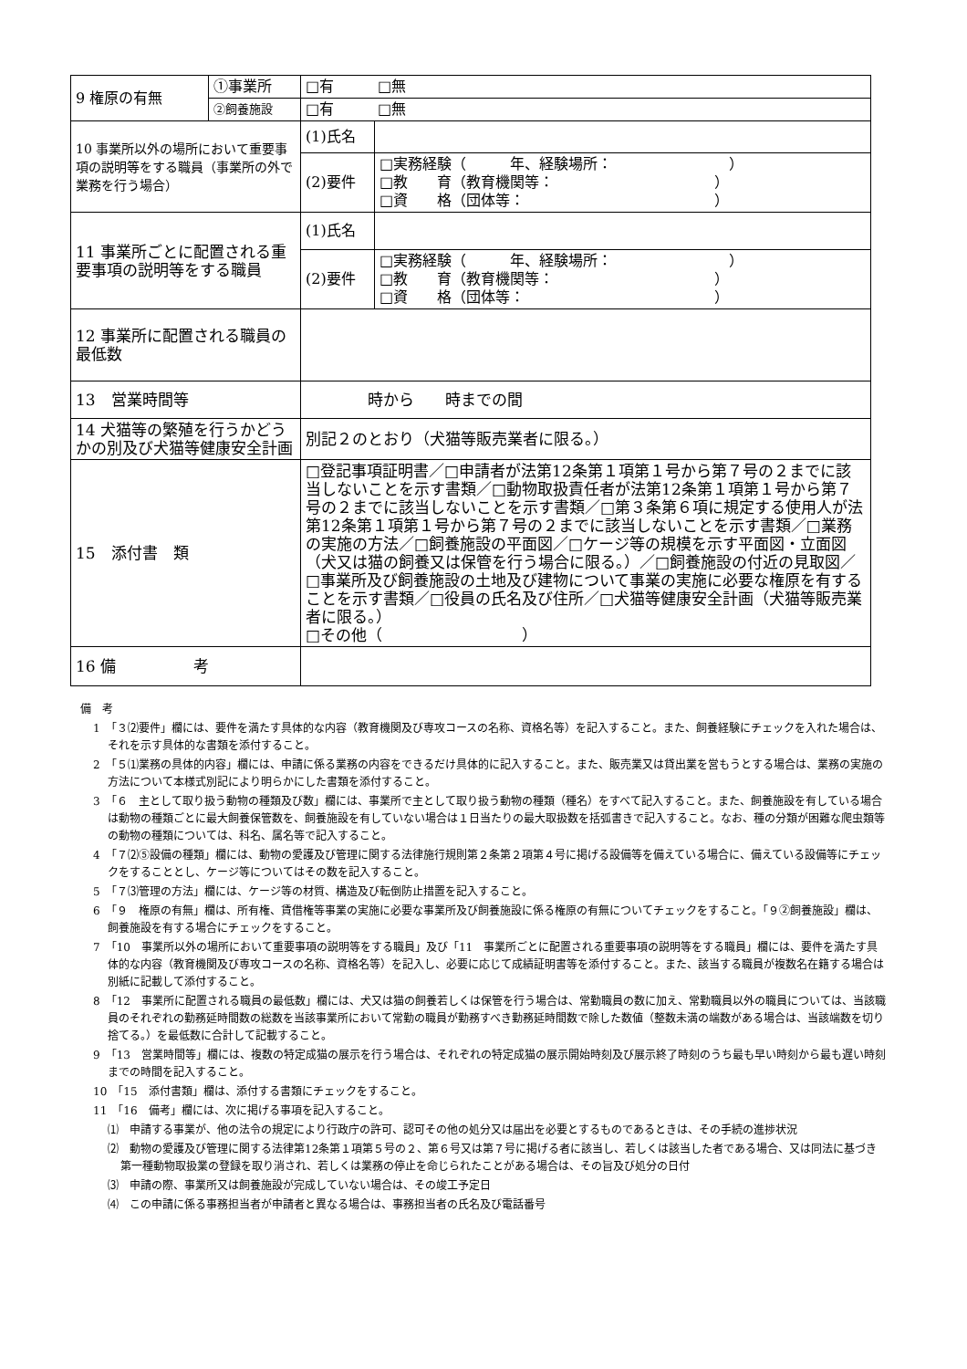| 9 権原の有無 | ①事業所 | □有 □無 | |
| | ②飼養施設 | □有 □無 | |
| 10 事業所以外の場所において重要事項の説明等をする職員（事業所の外で業務を行う場合） | | (1)氏名 | |
| | | (2)要件 | □実務経験（ 年、経験場所： ） □教 育（教育機関等： ） □資 格（団体等： ） |
| 11 事業所ごとに配置される重要事項の説明等をする職員 | | (1)氏名 | |
| | | (2)要件 | □実務経験（ 年、経験場所： ） □教 育（教育機関等： ） □資 格（団体等： ） |
| 12 事業所に配置される職員の最低数 | | | |
| 13 営業時間等 | | 時から 時までの間 | |
| 14 犬猫等の繁殖を行うかどうかの別及び犬猫等健康安全計画 | | 別記２のとおり（犬猫等販売業者に限る。） | |
| 15 添付書 類 | | □登記事項証明書／□申請者が法第12条第１項第１号から第７号の２までに該当しないことを示す書類／□動物取扱責任者が法第12条第１項第１号から第７号の２までに該当しないことを示す書類／□第３条第６項に規定する使用人が法第12条第１項第１号から第７号の２までに該当しないことを示す書類／□業務の実施の方法／□飼養施設の平面図／□ケージ等の規模を示す平面図・立面図（犬又は猫の飼養又は保管を行う場合に限る。）／□飼養施設の付近の見取図／□事業所及び飼養施設の土地及び建物について事業の実施に必要な権原を有することを示す書類／□役員の氏名及び住所／□犬猫等健康安全計画（犬猫等販売業者に限る。） □その他（ ） | |
| 16 備 考 | | | |
備　考
1　「３⑵要件」欄には、要件を満たす具体的な内容（教育機関及び専攻コースの名称、資格名等）を記入すること。また、飼養経験にチェックを入れた場合は、それを示す具体的な書類を添付すること。
2　「５⑴業務の具体的内容」欄には、申請に係る業務の内容をできるだけ具体的に記入すること。また、販売業又は貸出業を営もうとする場合は、業務の実施の方法について本様式別記により明らかにした書類を添付すること。
3　「６　主として取り扱う動物の種類及び数」欄には、事業所で主として取り扱う動物の種類（種名）をすべて記入すること。また、飼養施設を有している場合は動物の種類ごとに最大飼養保管数を、飼養施設を有していない場合は１日当たりの最大取扱数を括弧書きで記入すること。なお、種の分類が困難な爬虫類等の動物の種類については、科名、属名等で記入すること。
4　「７⑵⑤設備の種類」欄には、動物の愛護及び管理に関する法律施行規則第２条第２項第４号に掲げる設備等を備えている場合に、備えている設備等にチェックをすることとし、ケージ等についてはその数を記入すること。
5　「７⑶管理の方法」欄には、ケージ等の材質、構造及び転倒防止措置を記入すること。
6　「９　権原の有無」欄は、所有権、賃借権等事業の実施に必要な事業所及び飼養施設に係る権原の有無についてチェックをすること。「９②飼養施設」欄は、飼養施設を有する場合にチェックをすること。
7　「10　事業所以外の場所において重要事項の説明等をする職員」及び「11　事業所ごとに配置される重要事項の説明等をする職員」欄には、要件を満たす具体的な内容（教育機関及び専攻コースの名称、資格名等）を記入し、必要に応じて成績証明書等を添付すること。また、該当する職員が複数名在籍する場合は別紙に記載して添付すること。
8　「12　事業所に配置される職員の最低数」欄には、犬又は猫の飼養若しくは保管を行う場合は、常勤職員の数に加え、常勤職員以外の職員については、当該職員のそれぞれの勤務延時間数の総数を当該事業所において常勤の職員が勤務すべき勤務延時間数で除した数値（整数未満の端数がある場合は、当該端数を切り捨てる。）を最低数に合計して記載すること。
9　「13　営業時間等」欄には、複数の特定成猫の展示を行う場合は、それぞれの特定成猫の展示開始時刻及び展示終了時刻のうち最も早い時刻から最も遅い時刻までの時間を記入すること。
10　「15　添付書類」欄は、添付する書類にチェックをすること。
11　「16　備考」欄には、次に掲げる事項を記入すること。
⑴　申請する事業が、他の法令の規定により行政庁の許可、認可その他の処分又は届出を必要とするものであるときは、その手続の進捗状況
⑵　動物の愛護及び管理に関する法律第12条第１項第５号の２、第６号又は第７号に掲げる者に該当し、若しくは該当した者である場合、又は同法に基づき第一種動物取扱業の登録を取り消され、若しくは業務の停止を命じられたことがある場合は、その旨及び処分の日付
⑶　申請の際、事業所又は飼養施設が完成していない場合は、その竣工予定日
⑷　この申請に係る事務担当者が申請者と異なる場合は、事務担当者の氏名及び電話番号